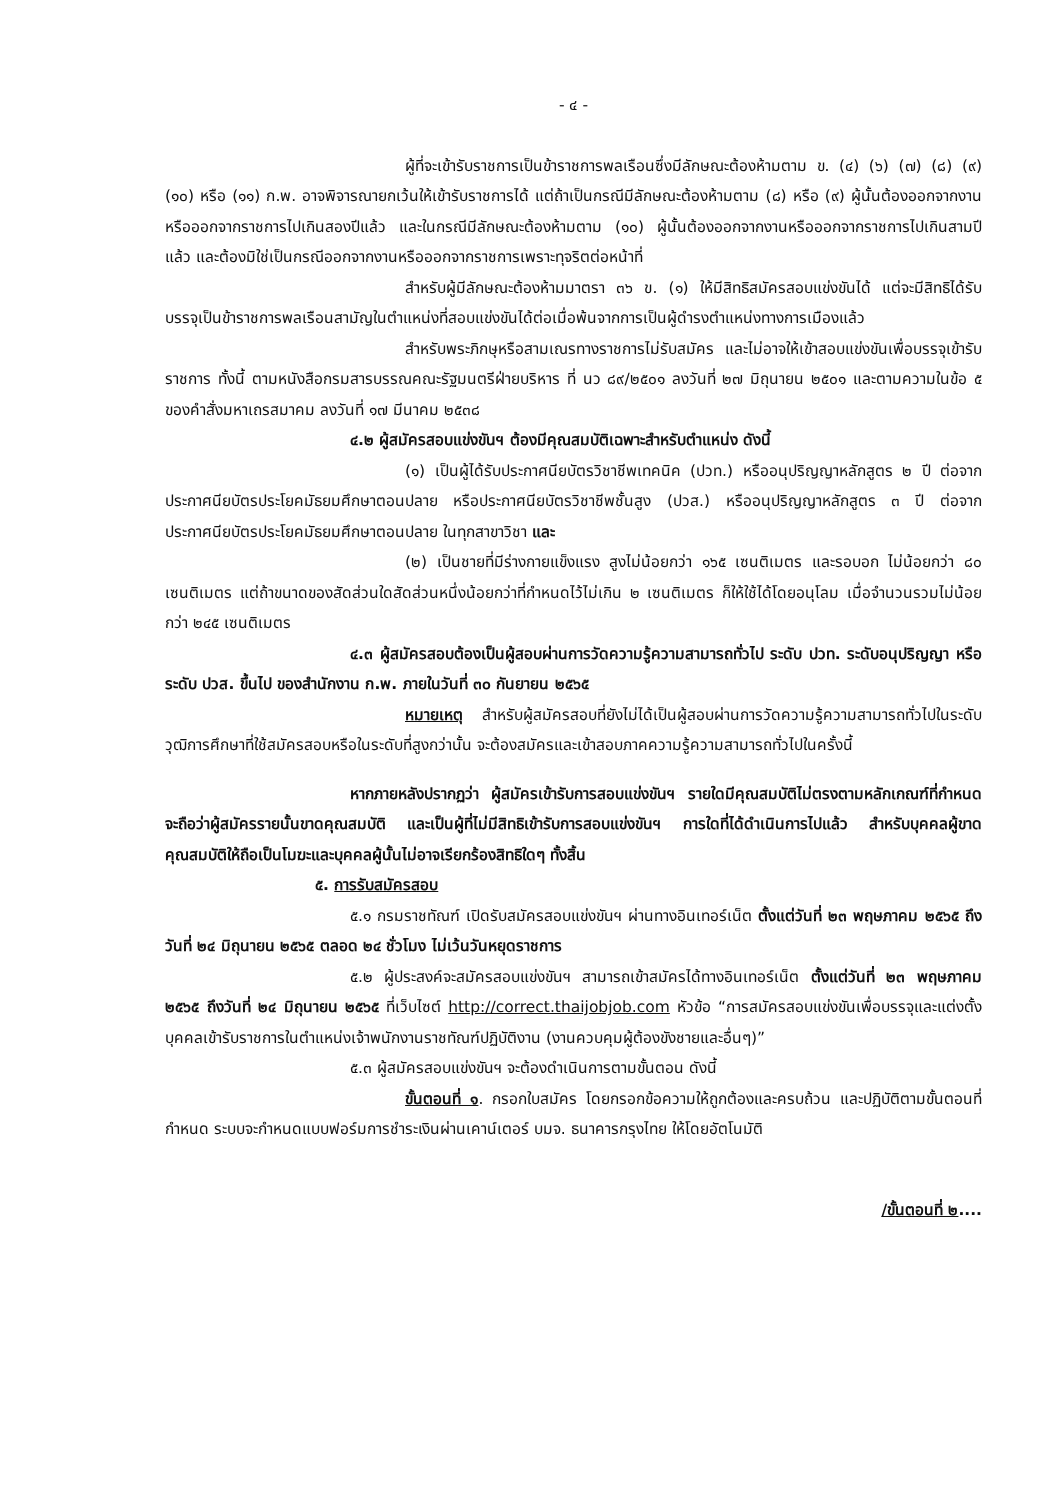- ๔ -
ผู้ที่จะเข้ารับราชการเป็นข้าราชการพลเรือนซึ่งมีลักษณะต้องห้ามตาม ข. (๔) (๖) (๗) (๘) (๙) (๑๐) หรือ (๑๑) ก.พ. อาจพิจารณายกเว้นให้เข้ารับราชการได้ แต่ถ้าเป็นกรณีมีลักษณะต้องห้ามตาม (๘) หรือ (๙) ผู้นั้นต้องออกจากงานหรือออกจากราชการไปเกินสองปีแล้ว และในกรณีมีลักษณะต้องห้ามตาม (๑๐) ผู้นั้นต้องออกจากงานหรือออกจากราชการไปเกินสามปีแล้ว และต้องมิใช่เป็นกรณีออกจากงานหรือออกจากราชการเพราะทุจริตต่อหน้าที่
สำหรับผู้มีลักษณะต้องห้ามมาตรา ๓๖ ข. (๑) ให้มีสิทธิสมัครสอบแข่งขันได้ แต่จะมีสิทธิได้รับบรรจุเป็นข้าราชการพลเรือนสามัญในตำแหน่งที่สอบแข่งขันได้ต่อเมื่อพ้นจากการเป็นผู้ดำรงตำแหน่งทางการเมืองแล้ว
สำหรับพระภิกษุหรือสามเณรทางราชการไม่รับสมัคร และไม่อาจให้เข้าสอบแข่งขันเพื่อบรรจุเข้ารับราชการ ทั้งนี้ ตามหนังสือกรมสารบรรณคณะรัฐมนตรีฝ่ายบริหาร ที่ นว ๘๙/๒๕๐๑ ลงวันที่ ๒๗ มิถุนายน ๒๕๐๑ และตามความในข้อ ๕ ของคำสั่งมหาเถรสมาคม ลงวันที่ ๑๗ มีนาคม ๒๕๓๘
๔.๒ ผู้สมัครสอบแข่งขันฯ ต้องมีคุณสมบัติเฉพาะสำหรับตำแหน่ง ดังนี้
(๑) เป็นผู้ได้รับประกาศนียบัตรวิชาชีพเทคนิค (ปวท.) หรืออนุปริญญาหลักสูตร ๒ ปี ต่อจากประกาศนียบัตรประโยคมัธยมศึกษาตอนปลาย หรือประกาศนียบัตรวิชาชีพชั้นสูง (ปวส.) หรืออนุปริญญาหลักสูตร ๓ ปี ต่อจากประกาศนียบัตรประโยคมัธยมศึกษาตอนปลาย ในทุกสาขาวิชา และ
(๒) เป็นชายที่มีร่างกายแข็งแรง สูงไม่น้อยกว่า ๑๖๕ เซนติเมตร และรอบอก ไม่น้อยกว่า ๘๐ เซนติเมตร แต่ถ้าขนาดของสัดส่วนใดสัดส่วนหนึ่งน้อยกว่าที่กำหนดไว้ไม่เกิน ๒ เซนติเมตร ก็ให้ใช้ได้โดยอนุโลม เมื่อจำนวนรวมไม่น้อยกว่า ๒๔๕ เซนติเมตร
๔.๓ ผู้สมัครสอบต้องเป็นผู้สอบผ่านการวัดความรู้ความสามารถทั่วไป ระดับ ปวท. ระดับอนุปริญญา หรือระดับ ปวส. ขึ้นไป ของสำนักงาน ก.พ. ภายในวันที่ ๓๐ กันยายน ๒๕๖๕
หมายเหตุ สำหรับผู้สมัครสอบที่ยังไม่ได้เป็นผู้สอบผ่านการวัดความรู้ความสามารถทั่วไปในระดับวุฒิการศึกษาที่ใช้สมัครสอบหรือในระดับที่สูงกว่านั้น จะต้องสมัครและเข้าสอบภาคความรู้ความสามารถทั่วไปในครั้งนี้
หากภายหลังปรากฏว่า ผู้สมัครเข้ารับการสอบแข่งขันฯ รายใดมีคุณสมบัติไม่ตรงตามหลักเกณฑ์ที่กำหนด จะถือว่าผู้สมัครรายนั้นขาดคุณสมบัติ และเป็นผู้ที่ไม่มีสิทธิเข้ารับการสอบแข่งขันฯ การใดที่ได้ดำเนินการไปแล้ว สำหรับบุคคลผู้ขาดคุณสมบัติให้ถือเป็นโมฆะและบุคคลผู้นั้นไม่อาจเรียกร้องสิทธิใดๆ ทั้งสิ้น
๕. การรับสมัครสอบ
๕.๑ กรมราชทัณฑ์ เปิดรับสมัครสอบแข่งขันฯ ผ่านทางอินเทอร์เน็ต ตั้งแต่วันที่ ๒๓ พฤษภาคม ๒๕๖๕ ถึงวันที่ ๒๔ มิถุนายน ๒๕๖๕ ตลอด ๒๔ ชั่วโมง ไม่เว้นวันหยุดราชการ
๕.๒ ผู้ประสงค์จะสมัครสอบแข่งขันฯ สามารถเข้าสมัครได้ทางอินเทอร์เน็ต ตั้งแต่วันที่ ๒๓ พฤษภาคม ๒๕๖๕ ถึงวันที่ ๒๔ มิถุนายน ๒๕๖๕ ที่เว็บไซต์ http://correct.thaijobjob.com หัวข้อ “การสมัครสอบแข่งขันเพื่อบรรจุและแต่งตั้งบุคคลเข้ารับราชการในตำแหน่งเจ้าพนักงานราชทัณฑ์ปฏิบัติงาน (งานควบคุมผู้ต้องขังชายและอื่นๆ)”
๕.๓ ผู้สมัครสอบแข่งขันฯ จะต้องดำเนินการตามขั้นตอน ดังนี้
ขั้นตอนที่ ๑. กรอกใบสมัคร โดยกรอกข้อความให้ถูกต้องและครบถ้วน และปฏิบัติตามขั้นตอนที่กำหนด ระบบจะกำหนดแบบฟอร์มการชำระเงินผ่านเคาน์เตอร์ บมจ. ธนาคารกรุงไทย ให้โดยอัตโนมัติ
/ขั้นตอนที่ ๒....